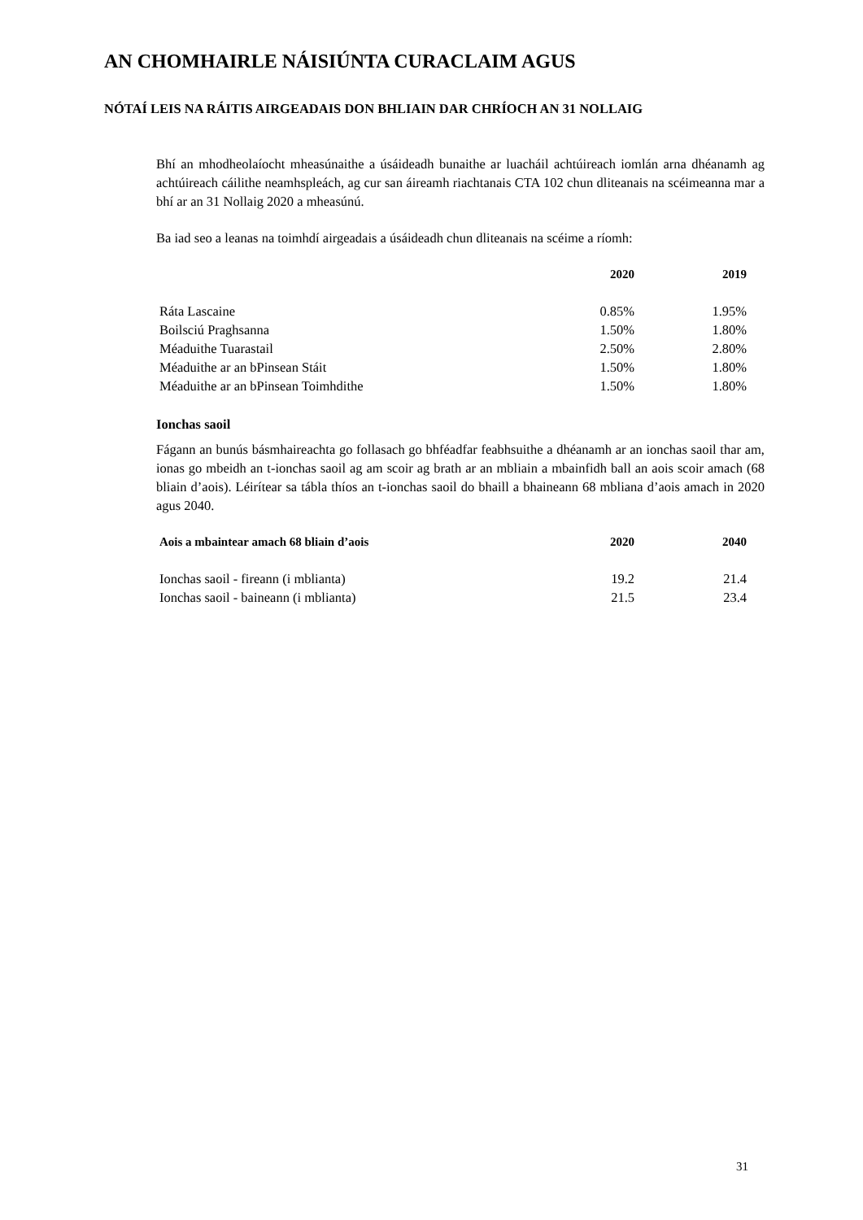AN CHOMHAIRLE NÁISIÚNTA CURACLAIM AGUS
NÓTAÍ LEIS NA RÁITIS AIRGEADAIS DON BHLIAIN DAR CHRÍOCH AN 31 NOLLAIG
Bhí an mhodheolaíocht mheasúnaithe a úsáideadh bunaithe ar luacháil achtúireach iomlán arna dhéanamh ag achtúireach cáilithe neamhspleách, ag cur san áireamh riachtanais CTA 102 chun dliteanais na scéimeanna mar a bhí ar an 31 Nollaig 2020 a mheasúnú.
Ba iad seo a leanas na toimhdí airgeadais a úsáideadh chun dliteanais na scéime a ríomh:
| | 2020 | 2019 |
| --- | --- | --- |
| Ráta Lascaine | 0.85% | 1.95% |
| Boilsciú Praghsanna | 1.50% | 1.80% |
| Méaduithe Tuarastail | 2.50% | 2.80% |
| Méaduithe ar an bPinsean Stáit | 1.50% | 1.80% |
| Méaduithe ar an bPinsean Toimhdithe | 1.50% | 1.80% |
Ionchas saoil
Fágann an bunús básmhaireachta go follasach go bhféadfar feabhsuithe a dhéanamh ar an ionchas saoil thar am, ionas go mbeidh an t-ionchas saoil ag am scoir ag brath ar an mbliain a mbainfidh ball an aois scoir amach (68 bliain d’aois). Léirítear sa tábla thíos an t-ionchas saoil do bhaill a bhaineann 68 mbliana d’aois amach in 2020 agus 2040.
| Aois a mbaintear amach 68 bliain d’aois | 2020 | 2040 |
| --- | --- | --- |
| Ionchas saoil - fireann (i mblianta) | 19.2 | 21.4 |
| Ionchas saoil - baineann (i mblianta) | 21.5 | 23.4 |
31